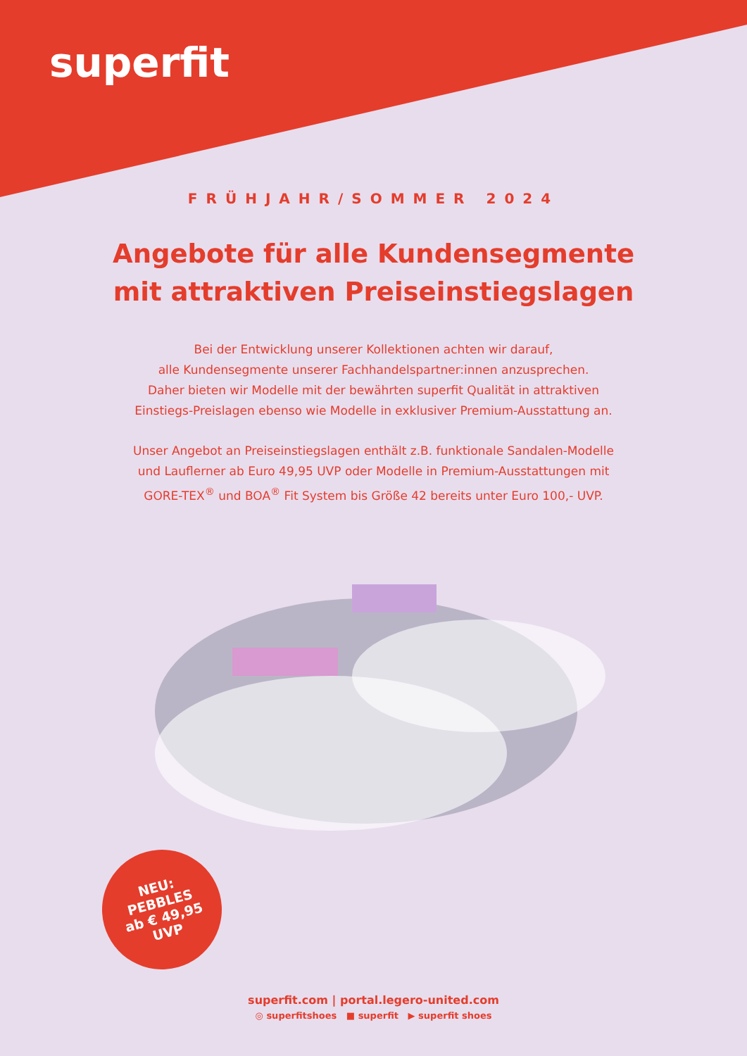superfit
FRÜHJAHR/SOMMER 2024
Angebote für alle Kundensegmente
mit attraktiven Preiseinstiegslagen
Bei der Entwicklung unserer Kollektionen achten wir darauf,
alle Kundensegmente unserer Fachhandelspartner:innen anzusprechen.
Daher bieten wir Modelle mit der bewährten superfit Qualität in attraktiven
Einstiegs-Preislagen ebenso wie Modelle in exklusiver Premium-Ausstattung an.
Unser Angebot an Preiseinstiegslagen enthält z.B. funktionale Sandalen-Modelle
und Lauflerner ab Euro 49,95 UVP oder Modelle in Premium-Ausstattungen mit
GORE-TEX<sup>®</sup> und BOA<sup>®</sup> Fit System bis Größe 42 bereits unter Euro 100,- UVP.
NEU:
PEBBLES
ab € 49,95
UVP
superfit.com | portal.legero-united.com
◎ superfitshoes ■ superfit ▶ superfit shoes